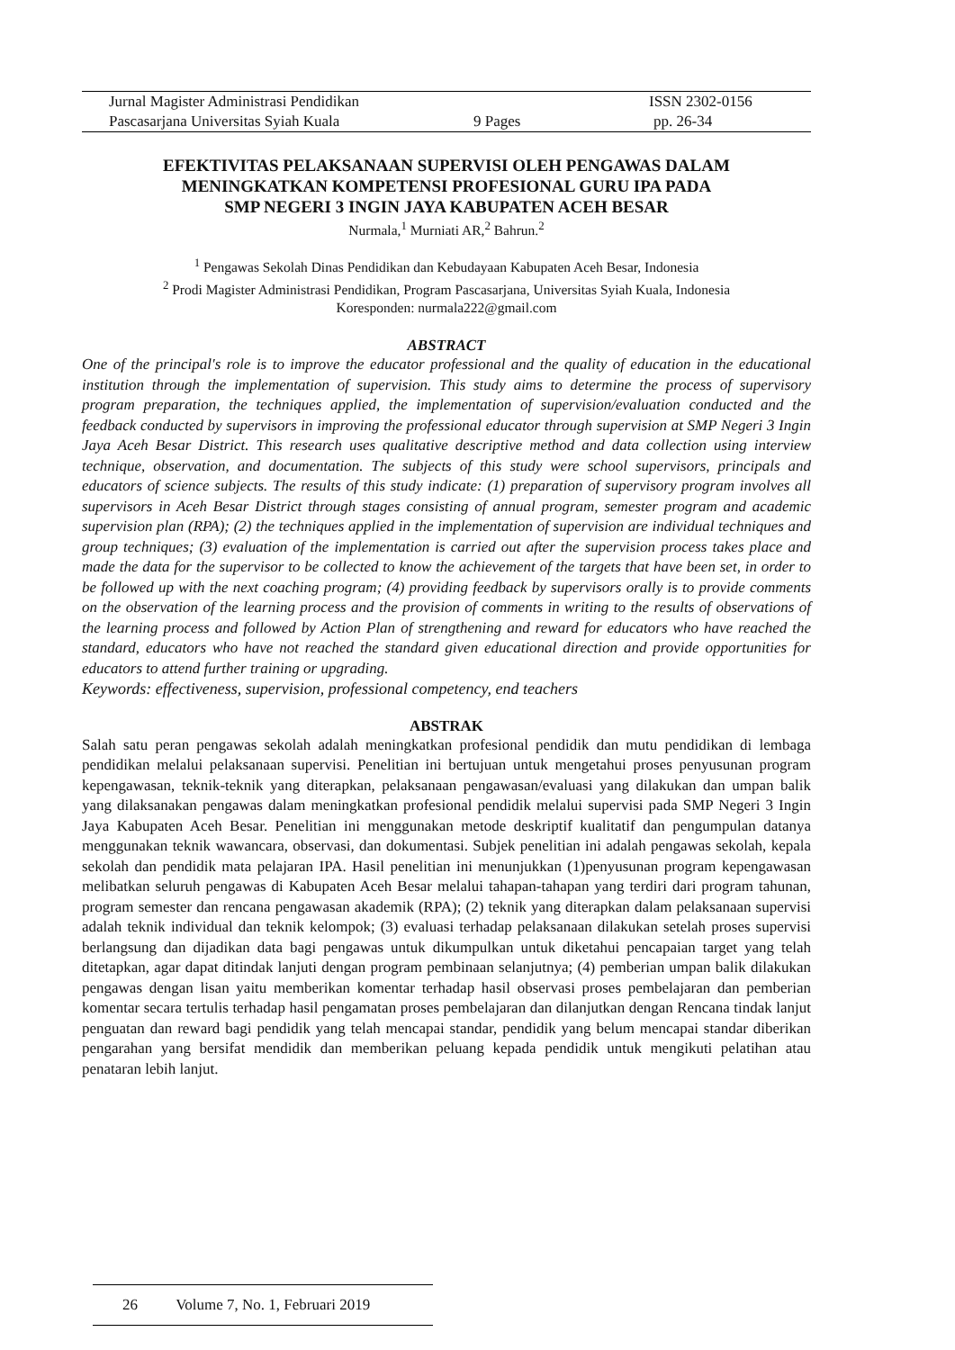Jurnal Magister Administrasi Pendidikan ISSN 2302-0156
Pascasarjana Universitas Syiah Kuala 9 Pages pp. 26-34
EFEKTIVITAS PELAKSANAAN SUPERVISI OLEH PENGAWAS DALAM
MENINGKATKAN KOMPETENSI PROFESIONAL GURU IPA PADA
SMP NEGERI 3 INGIN JAYA KABUPATEN ACEH BESAR
Nurmala,<sup>1</sup> Murniati AR,<sup>2</sup> Bahrun.<sup>2</sup>
<sup>1</sup> Pengawas Sekolah Dinas Pendidikan dan Kebudayaan Kabupaten Aceh Besar, Indonesia
<sup>2</sup> Prodi Magister Administrasi Pendidikan, Program Pascasarjana, Universitas Syiah Kuala, Indonesia
Koresponden: nurmala222@gmail.com
ABSTRACT
One of the principal's role is to improve the educator professional and the quality of education in the educational institution through the implementation of supervision. This study aims to determine the process of supervisory program preparation, the techniques applied, the implementation of supervision/evaluation conducted and the feedback conducted by supervisors in improving the professional educator through supervision at SMP Negeri 3 Ingin Jaya Aceh Besar District. This research uses qualitative descriptive method and data collection using interview technique, observation, and documentation. The subjects of this study were school supervisors, principals and educators of science subjects. The results of this study indicate: (1) preparation of supervisory program involves all supervisors in Aceh Besar District through stages consisting of annual program, semester program and academic supervision plan (RPA); (2) the techniques applied in the implementation of supervision are individual techniques and group techniques; (3) evaluation of the implementation is carried out after the supervision process takes place and made the data for the supervisor to be collected to know the achievement of the targets that have been set, in order to be followed up with the next coaching program; (4) providing feedback by supervisors orally is to provide comments on the observation of the learning process and the provision of comments in writing to the results of observations of the learning process and followed by Action Plan of strengthening and reward for educators who have reached the standard, educators who have not reached the standard given educational direction and provide opportunities for educators to attend further training or upgrading.
Keywords: effectiveness, supervision, professional competency, end teachers
ABSTRAK
Salah satu peran pengawas sekolah adalah meningkatkan profesional pendidik dan mutu pendidikan di lembaga pendidikan melalui pelaksanaan supervisi. Penelitian ini bertujuan untuk mengetahui proses penyusunan program kepengawasan, teknik-teknik yang diterapkan, pelaksanaan pengawasan/evaluasi yang dilakukan dan umpan balik yang dilaksanakan pengawas dalam meningkatkan profesional pendidik melalui supervisi pada SMP Negeri 3 Ingin Jaya Kabupaten Aceh Besar. Penelitian ini menggunakan metode deskriptif kualitatif dan pengumpulan datanya menggunakan teknik wawancara, observasi, dan dokumentasi. Subjek penelitian ini adalah pengawas sekolah, kepala sekolah dan pendidik mata pelajaran IPA. Hasil penelitian ini menunjukkan (1)penyusunan program kepengawasan melibatkan seluruh pengawas di Kabupaten Aceh Besar melalui tahapan-tahapan yang terdiri dari program tahunan, program semester dan rencana pengawasan akademik (RPA); (2) teknik yang diterapkan dalam pelaksanaan supervisi adalah teknik individual dan teknik kelompok; (3) evaluasi terhadap pelaksanaan dilakukan setelah proses supervisi berlangsung dan dijadikan data bagi pengawas untuk dikumpulkan untuk diketahui pencapaian target yang telah ditetapkan, agar dapat ditindak lanjuti dengan program pembinaan selanjutnya; (4) pemberian umpan balik dilakukan pengawas dengan lisan yaitu memberikan komentar terhadap hasil observasi proses pembelajaran dan pemberian komentar secara tertulis terhadap hasil pengamatan proses pembelajaran dan dilanjutkan dengan Rencana tindak lanjut penguatan dan reward bagi pendidik yang telah mencapai standar, pendidik yang belum mencapai standar diberikan pengarahan yang bersifat mendidik dan memberikan peluang kepada pendidik untuk mengikuti pelatihan atau penataran lebih lanjut.
26 Volume 7, No. 1, Februari 2019